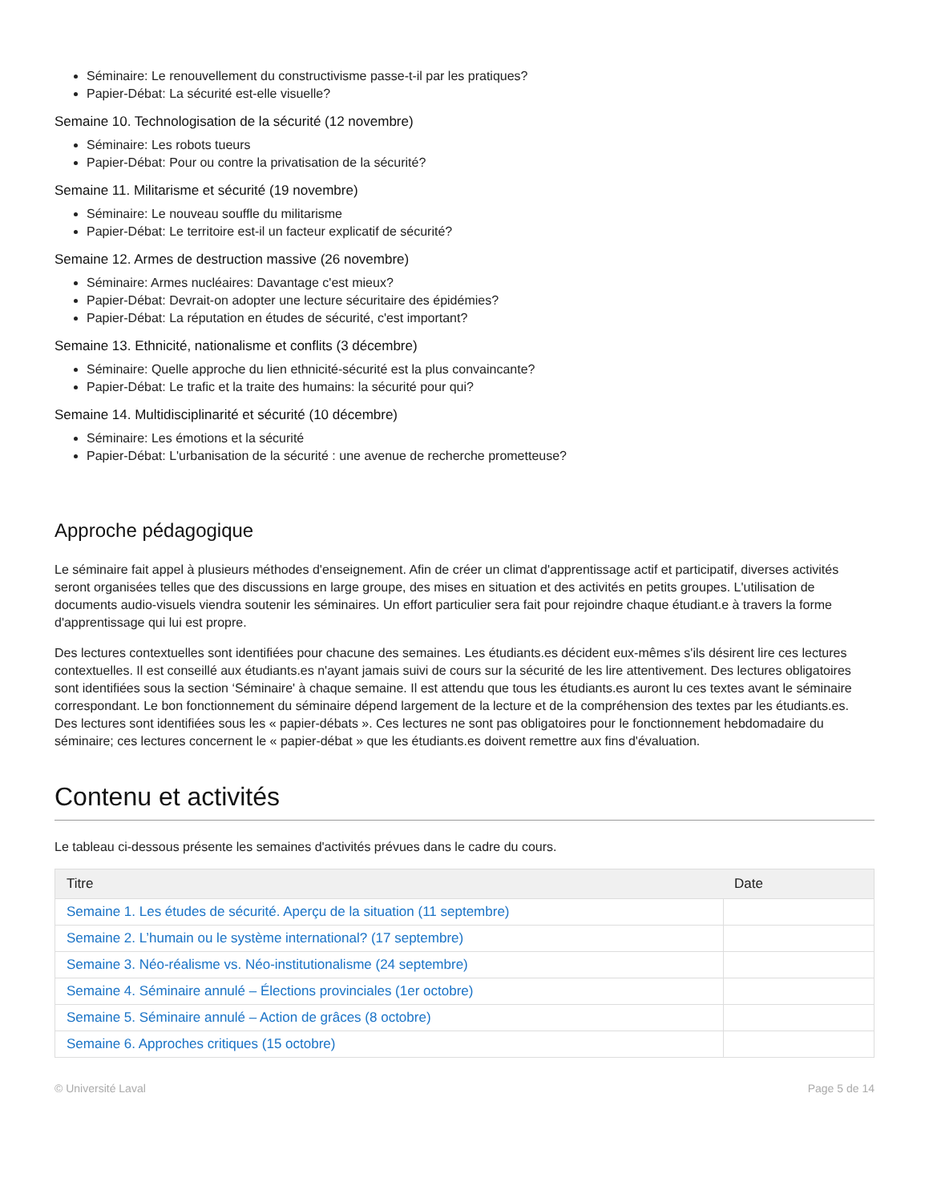Séminaire: Le renouvellement du constructivisme passe-t-il par les pratiques?
Papier-Débat: La sécurité est-elle visuelle?
Semaine 10. Technologisation de la sécurité (12 novembre)
Séminaire: Les robots tueurs
Papier-Débat: Pour ou contre la privatisation de la sécurité?
Semaine 11. Militarisme et sécurité (19 novembre)
Séminaire: Le nouveau souffle du militarisme
Papier-Débat: Le territoire est-il un facteur explicatif de sécurité?
Semaine 12. Armes de destruction massive (26 novembre)
Séminaire: Armes nucléaires: Davantage c'est mieux?
Papier-Débat: Devrait-on adopter une lecture sécuritaire des épidémies?
Papier-Débat: La réputation en études de sécurité, c'est important?
Semaine 13. Ethnicité, nationalisme et conflits (3 décembre)
Séminaire: Quelle approche du lien ethnicité-sécurité est la plus convaincante?
Papier-Débat: Le trafic et la traite des humains: la sécurité pour qui?
Semaine 14. Multidisciplinarité et sécurité (10 décembre)
Séminaire: Les émotions et la sécurité
Papier-Débat: L'urbanisation de la sécurité : une avenue de recherche prometteuse?
Approche pédagogique
Le séminaire fait appel à plusieurs méthodes d'enseignement. Afin de créer un climat d'apprentissage actif et participatif, diverses activités seront organisées telles que des discussions en large groupe, des mises en situation et des activités en petits groupes. L'utilisation de documents audio-visuels viendra soutenir les séminaires. Un effort particulier sera fait pour rejoindre chaque étudiant.e à travers la forme d'apprentissage qui lui est propre.
Des lectures contextuelles sont identifiées pour chacune des semaines. Les étudiants.es décident eux-mêmes s'ils désirent lire ces lectures contextuelles. Il est conseillé aux étudiants.es n'ayant jamais suivi de cours sur la sécurité de les lire attentivement. Des lectures obligatoires sont identifiées sous la section ‘Séminaire' à chaque semaine. Il est attendu que tous les étudiants.es auront lu ces textes avant le séminaire correspondant. Le bon fonctionnement du séminaire dépend largement de la lecture et de la compréhension des textes par les étudiants.es. Des lectures sont identifiées sous les « papier-débats ». Ces lectures ne sont pas obligatoires pour le fonctionnement hebdomadaire du séminaire; ces lectures concernent le « papier-débat » que les étudiants.es doivent remettre aux fins d'évaluation.
Contenu et activités
Le tableau ci-dessous présente les semaines d'activités prévues dans le cadre du cours.
| Titre | Date |
| --- | --- |
| Semaine 1. Les études de sécurité. Aperçu de la situation (11 septembre) | |
| Semaine 2. L’humain ou le système international? (17 septembre) | |
| Semaine 3. Néo-réalisme vs. Néo-institutionalisme (24 septembre) | |
| Semaine 4. Séminaire annulé – Élections provinciales (1er octobre) | |
| Semaine 5. Séminaire annulé – Action de grâces (8 octobre) | |
| Semaine 6. Approches critiques (15 octobre) | |
© Université Laval Page 5 de 14